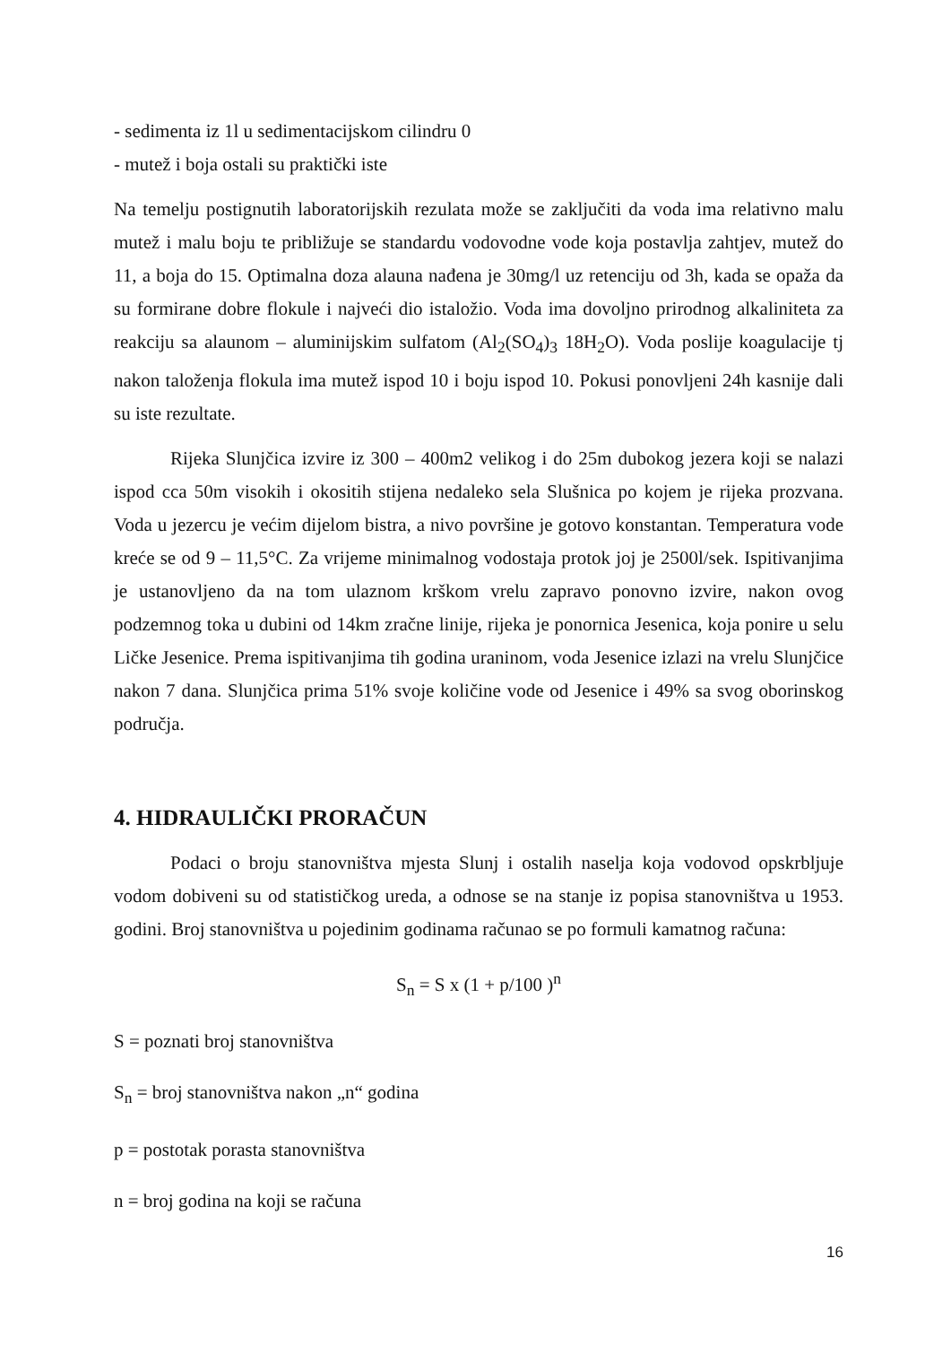- sedimenta iz 1l u sedimentacijskom cilindru 0
- mutež i boja ostali su praktički iste
Na temelju postignutih laboratorijskih rezulata može se zaključiti da voda ima relativno malu mutež i malu boju te približuje se standardu vodovodne vode koja postavlja zahtjev, mutež do 11, a boja do 15. Optimalna doza alauna nađena je 30mg/l uz retenciju od 3h, kada se opaža da su formirane dobre flokule i najveći dio istaložio. Voda ima dovoljno prirodnog alkaliniteta za reakciju sa alaunom – aluminijskim sulfatom (Al<sub>2</sub>(SO<sub>4</sub>)<sub>3</sub> 18H<sub>2</sub>O). Voda poslije koagulacije tj nakon taloženja flokula ima mutež ispod 10 i boju ispod 10. Pokusi ponovljeni 24h kasnije dali su iste rezultate.
Rijeka Slunjčica izvire iz 300 – 400m2 velikog i do 25m dubokog jezera koji se nalazi ispod cca 50m visokih i okositih stijena nedaleko sela Slušnica po kojem je rijeka prozvana. Voda u jezercu je većim dijelom bistra, a nivo površine je gotovo konstantan. Temperatura vode kreće se od 9 – 11,5°C. Za vrijeme minimalnog vodostaja protok joj je 2500l/sek. Ispitivanjima je ustanovljeno da na tom ulaznom krškom vrelu zapravo ponovno izvire, nakon ovog podzemnog toka u dubini od 14km zračne linije, rijeka je ponornica Jesenica, koja ponire u selu Ličke Jesenice. Prema ispitivanjima tih godina uraninom, voda Jesenice izlazi na vrelu Slunjčice nakon 7 dana. Slunjčica prima 51% svoje količine vode od Jesenice i 49% sa svog oborinskog područja.
4. HIDRAULIČKI PRORAČUN
Podaci o broju stanovništva mjesta Slunj i ostalih naselja koja vodovod opskrbljuje vodom dobiveni su od statističkog ureda, a odnose se na stanje iz popisa stanovništva u 1953. godini. Broj stanovništva u pojedinim godinama računao se po formuli kamatnog računa:
S<sub>n</sub> = S x (1 + p/100 )<sup>n</sup>
S = poznati broj stanovništva
S<sub>n</sub> = broj stanovništva nakon „n“ godina
p = postotak porasta stanovništva
n = broj godina na koji se računa
16